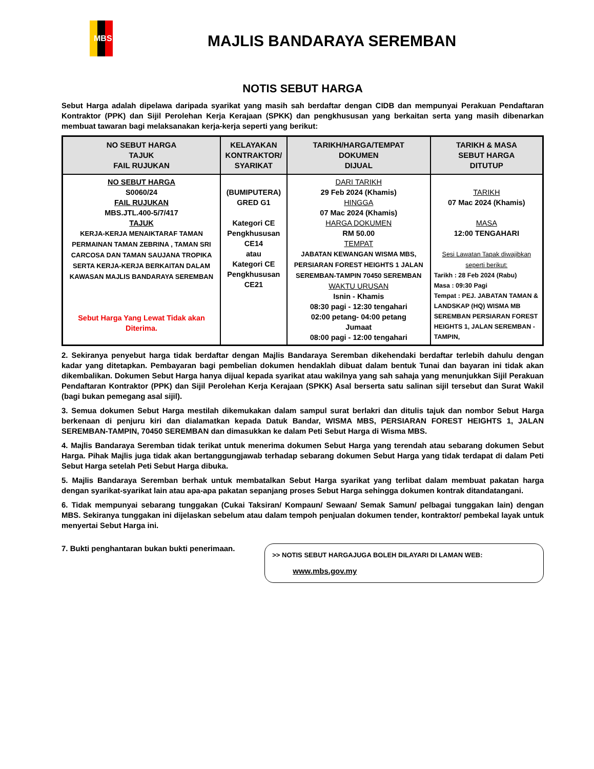MBS
MAJLIS BANDARAYA SEREMBAN
NOTIS SEBUT HARGA
Sebut Harga adalah dipelawa daripada syarikat yang masih sah berdaftar dengan CIDB dan mempunyai Perakuan Pendaftaran Kontraktor (PPK) dan Sijil Perolehan Kerja Kerajaan (SPKK) dan pengkhususan yang berkaitan serta yang masih dibenarkan membuat tawaran bagi melaksanakan kerja-kerja seperti yang berikut:
| NO SEBUT HARGA TAJUK FAIL RUJUKAN | KELAYAKAN KONTRAKTOR/ SYARIKAT | TARIKH/HARGA/TEMPAT DOKUMEN DIJUAL | TARIKH & MASA SEBUT HARGA DITUTUP |
| --- | --- | --- | --- |
| NO SEBUT HARGA S0060/24 FAIL RUJUKAN MBS.JTL.400-5/7/417 TAJUK KERJA-KERJA MENAIKTARAF TAMAN PERMAINAN TAMAN ZEBRINA , TAMAN SRI CARCOSA DAN TAMAN SAUJANA TROPIKA SERTA KERJA-KERJA BERKAITAN DALAM KAWASAN MAJLIS BANDARAYA SEREMBAN Sebut Harga Yang Lewat Tidak akan Diterima. | (BUMIPUTERA) GRED G1 Kategori CE Pengkhususan CE14 atau Kategori CE Pengkhususan CE21 | DARI TARIKH 29 Feb 2024 (Khamis) HINGGA 07 Mac 2024 (Khamis) HARGA DOKUMEN RM 50.00 TEMPAT JABATAN KEWANGAN WISMA MBS, PERSIARAN FOREST HEIGHTS 1 JALAN SEREMBAN-TAMPIN 70450 SEREMBAN WAKTU URUSAN Isnin - Khamis 08:30 pagi - 12:30 tengahari 02:00 petang- 04:00 petang Jumaat 08:00 pagi - 12:00 tengahari | TARIKH 07 Mac 2024 (Khamis) MASA 12:00 TENGAHARI Sesi Lawatan Tapak diwajibkan seperti berikut: Tarikh : 28 Feb 2024 (Rabu) Masa : 09:30 Pagi Tempat : PEJ. JABATAN TAMAN & LANDSKAP (HQ) WISMA MB SEREMBAN PERSIARAN FOREST HEIGHTS 1, JALAN SEREMBAN - TAMPIN, |
2. Sekiranya penyebut harga tidak berdaftar dengan Majlis Bandaraya Seremban dikehendaki berdaftar terlebih dahulu dengan kadar yang ditetapkan. Pembayaran bagi pembelian dokumen hendaklah dibuat dalam bentuk Tunai dan bayaran ini tidak akan dikembalikan. Dokumen Sebut Harga hanya dijual kepada syarikat atau wakilnya yang sah sahaja yang menunjukkan Sijil Perakuan Pendaftaran Kontraktor (PPK) dan Sijil Perolehan Kerja Kerajaan (SPKK) Asal berserta satu salinan sijil tersebut dan Surat Wakil (bagi bukan pemegang asal sijil).
3. Semua dokumen Sebut Harga mestilah dikemukakan dalam sampul surat berlakri dan ditulis tajuk dan nombor Sebut Harga berkenaan di penjuru kiri dan dialamatkan kepada Datuk Bandar, WISMA MBS, PERSIARAN FOREST HEIGHTS 1, JALAN SEREMBAN-TAMPIN, 70450 SEREMBAN dan dimasukkan ke dalam Peti Sebut Harga di Wisma MBS.
4. Majlis Bandaraya Seremban tidak terikat untuk menerima dokumen Sebut Harga yang terendah atau sebarang dokumen Sebut Harga. Pihak Majlis juga tidak akan bertanggungjawab terhadap sebarang dokumen Sebut Harga yang tidak terdapat di dalam Peti Sebut Harga setelah Peti Sebut Harga dibuka.
5. Majlis Bandaraya Seremban berhak untuk membatalkan Sebut Harga syarikat yang terlibat dalam membuat pakatan harga dengan syarikat-syarikat lain atau apa-apa pakatan sepanjang proses Sebut Harga sehingga dokumen kontrak ditandatangani.
6. Tidak mempunyai sebarang tunggakan (Cukai Taksiran/ Kompaun/ Sewaan/ Semak Samun/ pelbagai tunggakan lain) dengan MBS. Sekiranya tunggakan ini dijelaskan sebelum atau dalam tempoh penjualan dokumen tender, kontraktor/ pembekal layak untuk menyertai Sebut Harga ini.
7. Bukti penghantaran bukan bukti penerimaan.
>> NOTIS SEBUT HARGAJUGA BOLEH DILAYARI DI LAMAN WEB:
www.mbs.gov.my